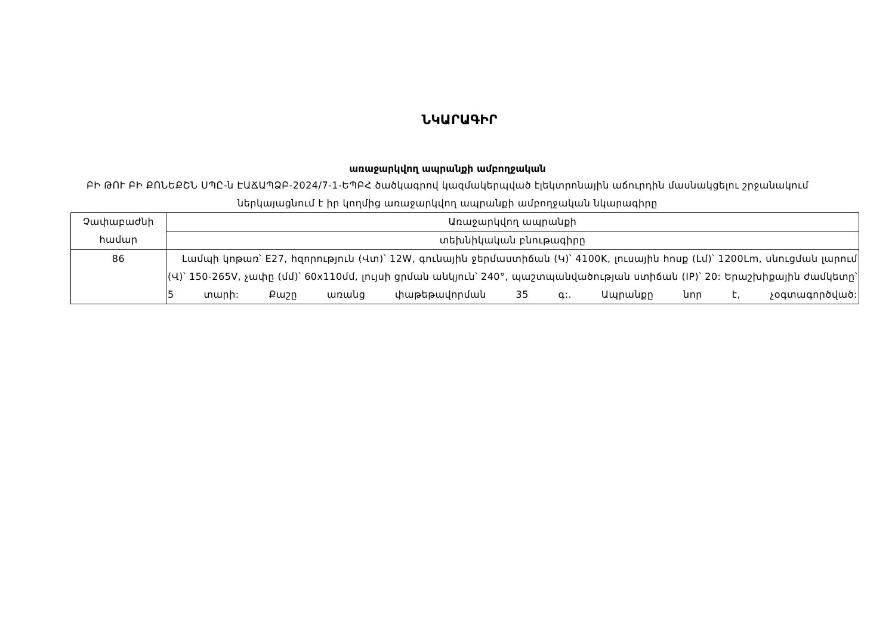ՆԿԱՐԱԳԻՐ
առաջարկվող ապրանքի ամբողջական
ԲԻ ԹՈՒ ԲԻ ՔՈՆԵՔՇՆ ՍՊԸ-ն ԷԱՃԱՊՁԲ-2024/7-1-ԵՊԲՀ ծածկագրով կազմակերպված էլեկտրոնային աճուրդին մասնակցելու շրջանակում ներկայացնում է իր կողմից առաջարկվող ապրանքի ամբողջական նկարագիրը
| Չափաբաժնի համար | Առաջարկվող ապրանքի |
| | տեխնիկական բնութագիրը |
| 86 | Լամպի կոթառ՝ E27, հզորություն (Վտ)՝ 12W, գունային ջերմաստիճան (Կ)՝ 4100K, լուսային հոսք (Լմ)՝ 1200Lm, սնուցման լարում (Վ)՝ 150-265V, չափը (մմ)՝ 60x110մմ, լույսի ցրման անկյուն՝ 240°, պաշտպանվածության ստիճան (IP)՝ 20: Երաշխիքային ժամկետը՝ 5 տարի: Քաշը առանց փաթեթավորման 35 գ:. Ապրանքը նոր է, չօգտագործված: |